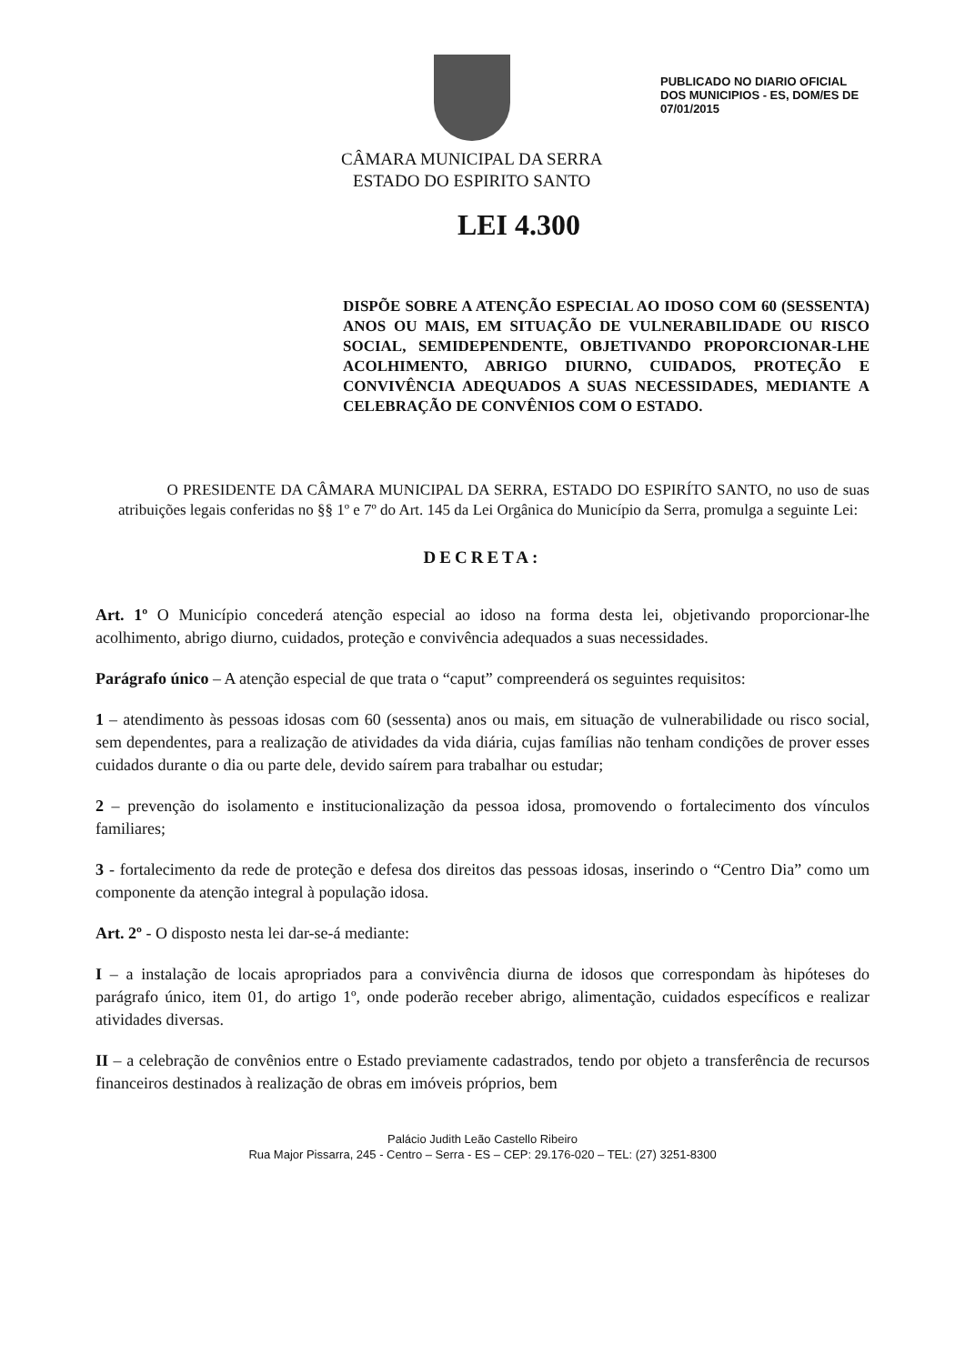CÂMARA MUNICIPAL DA SERRA
ESTADO DO ESPIRITO SANTO
PUBLICADO NO DIARIO OFICIAL DOS MUNICIPIOS - ES, DOM/ES DE 07/01/2015
LEI 4.300
DISPÕE SOBRE A ATENÇÃO ESPECIAL AO IDOSO COM 60 (SESSENTA) ANOS OU MAIS, EM SITUAÇÃO DE VULNERABILIDADE OU RISCO SOCIAL, SEMIDEPENDENTE, OBJETIVANDO PROPORCIONAR-LHE ACOLHIMENTO, ABRIGO DIURNO, CUIDADOS, PROTEÇÃO E CONVIVÊNCIA ADEQUADOS A SUAS NECESSIDADES, MEDIANTE A CELEBRAÇÃO DE CONVÊNIOS COM O ESTADO.
O PRESIDENTE DA CÂMARA MUNICIPAL DA SERRA, ESTADO DO ESPIRÍTO SANTO, no uso de suas atribuições legais conferidas no §§ 1º e 7º do Art. 145 da Lei Orgânica do Município da Serra, promulga a seguinte Lei:
DECRETA:
Art. 1º O Município concederá atenção especial ao idoso na forma desta lei, objetivando proporcionar-lhe acolhimento, abrigo diurno, cuidados, proteção e convivência adequados a suas necessidades.
Parágrafo único – A atenção especial de que trata o “caput” compreenderá os seguintes requisitos:
1 – atendimento às pessoas idosas com 60 (sessenta) anos ou mais, em situação de vulnerabilidade ou risco social, sem dependentes, para a realização de atividades da vida diária, cujas famílias não tenham condições de prover esses cuidados durante o dia ou parte dele, devido saírem para trabalhar ou estudar;
2 – prevenção do isolamento e institucionalização da pessoa idosa, promovendo o fortalecimento dos vínculos familiares;
3 - fortalecimento da rede de proteção e defesa dos direitos das pessoas idosas, inserindo o “Centro Dia” como um componente da atenção integral à população idosa.
Art. 2º - O disposto nesta lei dar-se-á mediante:
I – a instalação de locais apropriados para a convivência diurna de idosos que correspondam às hipóteses do parágrafo único, item 01, do artigo 1º, onde poderão receber abrigo, alimentação, cuidados específicos e realizar atividades diversas.
II – a celebração de convênios entre o Estado previamente cadastrados, tendo por objeto a transferência de recursos financeiros destinados à realização de obras em imóveis próprios, bem
Palácio Judith Leão Castello Ribeiro
Rua Major Pissarra, 245 - Centro – Serra - ES – CEP: 29.176-020 – TEL: (27) 3251-8300